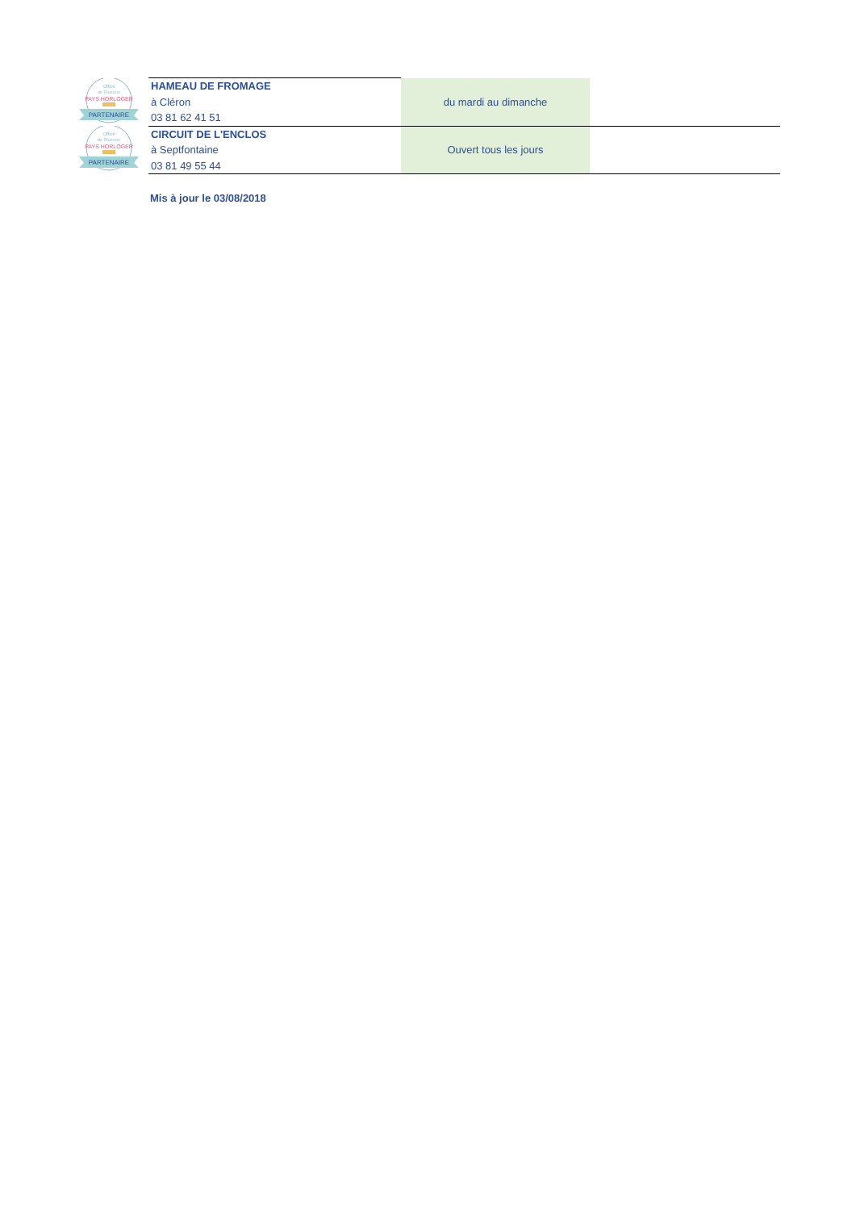| Office de Tourisme PAYS HORLOGER PARTENAIRE | HAMEAU DE FROMAGE à Cléron 03 81 62 41 51 | du mardi au dimanche | |
| Office de Tourisme PAYS HORLOGER PARTENAIRE | CIRCUIT DE L'ENCLOS à Septfontaine 03 81 49 55 44 | Ouvert tous les jours | |
Mis à jour le 03/08/2018